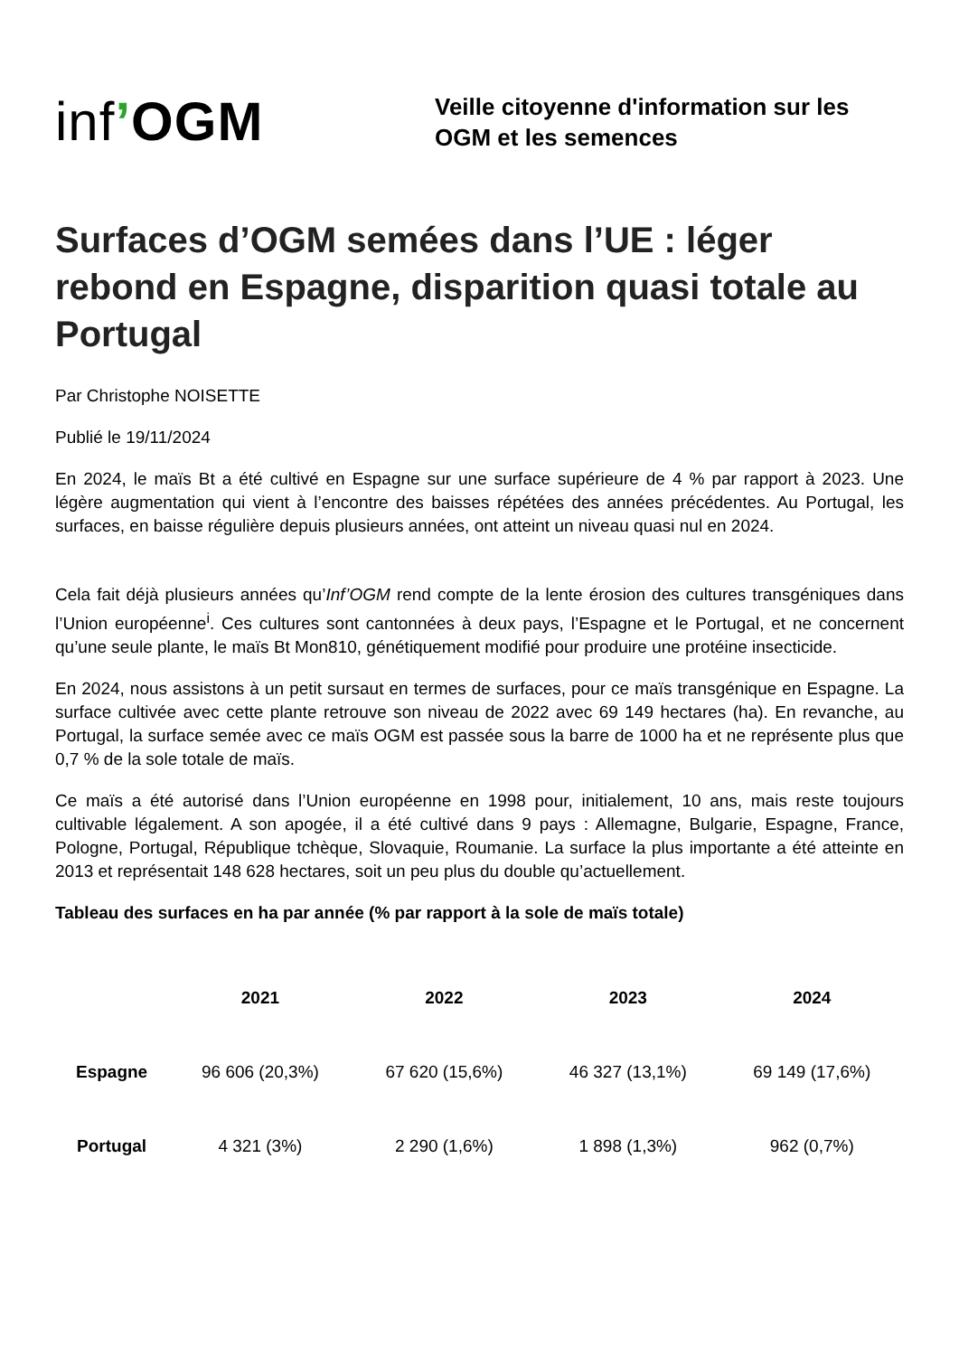inf’OGM
Veille citoyenne d'information sur les
OGM et les semences
Surfaces d’OGM semées dans l’UE : léger rebond en Espagne, disparition quasi totale au Portugal
Par Christophe NOISETTE
Publié le 19/11/2024
En 2024, le maïs Bt a été cultivé en Espagne sur une surface supérieure de 4 % par rapport à 2023. Une légère augmentation qui vient à l’encontre des baisses répétées des années précédentes. Au Portugal, les surfaces, en baisse régulière depuis plusieurs années, ont atteint un niveau quasi nul en 2024.
Cela fait déjà plusieurs années qu’Inf’OGM rend compte de la lente érosion des cultures transgéniques dans l’Union européenne<sup>i</sup>. Ces cultures sont cantonnées à deux pays, l’Espagne et le Portugal, et ne concernent qu’une seule plante, le maïs Bt Mon810, génétiquement modifié pour produire une protéine insecticide.
En 2024, nous assistons à un petit sursaut en termes de surfaces, pour ce maïs transgénique en Espagne. La surface cultivée avec cette plante retrouve son niveau de 2022 avec 69 149 hectares (ha). En revanche, au Portugal, la surface semée avec ce maïs OGM est passée sous la barre de 1000 ha et ne représente plus que 0,7 % de la sole totale de maïs.
Ce maïs a été autorisé dans l’Union européenne en 1998 pour, initialement, 10 ans, mais reste toujours cultivable légalement. A son apogée, il a été cultivé dans 9 pays : Allemagne, Bulgarie, Espagne, France, Pologne, Portugal, République tchèque, Slovaquie, Roumanie. La surface la plus importante a été atteinte en 2013 et représentait 148 628 hectares, soit un peu plus du double qu’actuellement.
Tableau des surfaces en ha par année (% par rapport à la sole de maïs totale)
| | 2021 | 2022 | 2023 | 2024 |
| --- | --- | --- | --- | --- |
| Espagne | 96 606 (20,3%) | 67 620 (15,6%) | 46 327 (13,1%) | 69 149 (17,6%) |
| Portugal | 4 321 (3%) | 2 290 (1,6%) | 1 898 (1,3%) | 962 (0,7%) |